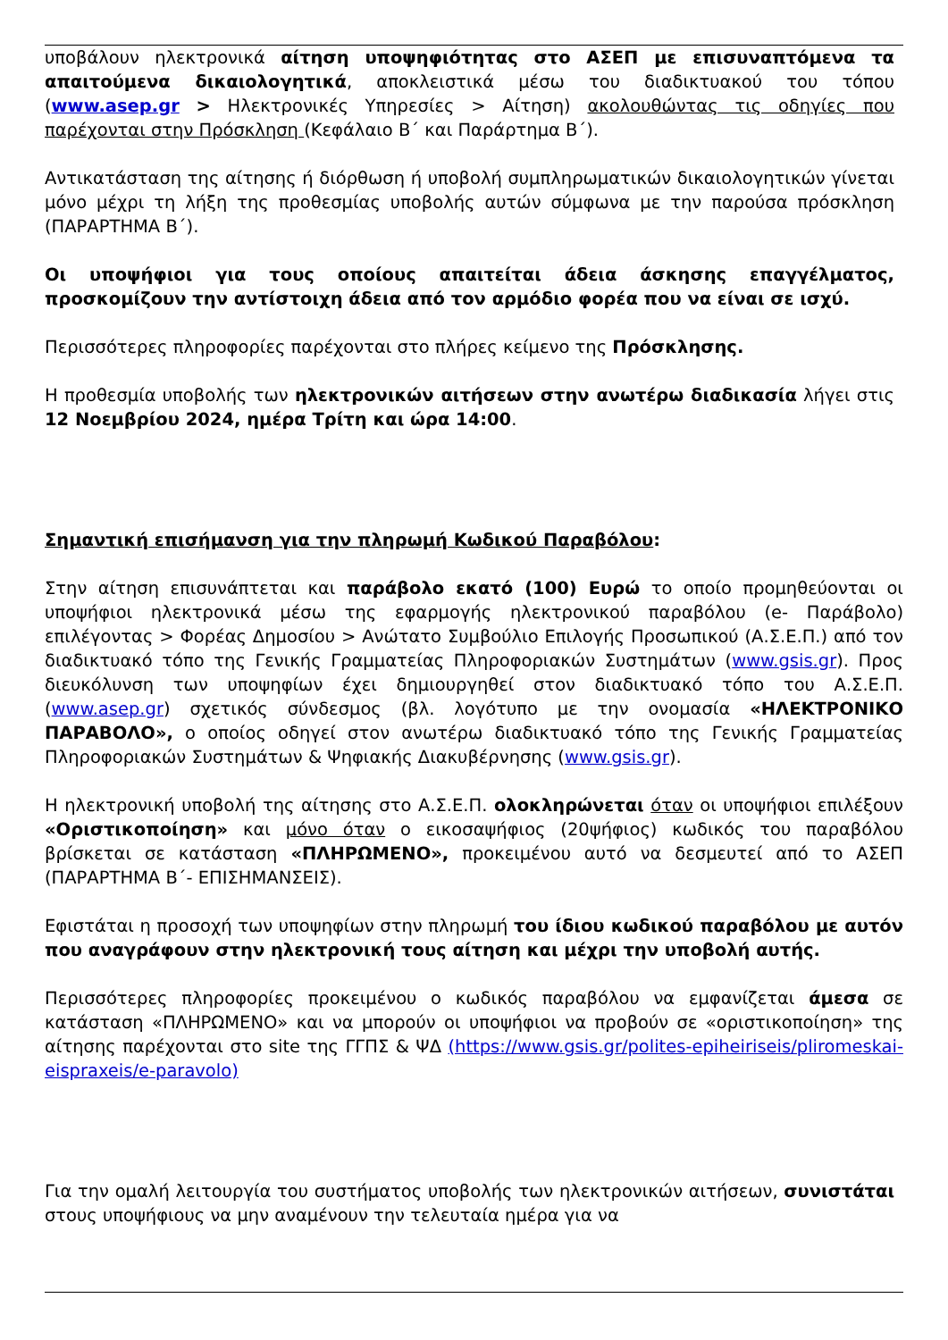υποβάλουν ηλεκτρονικά αίτηση υποψηφιότητας στο ΑΣΕΠ με επισυναπτόμενα τα απαιτούμενα δικαιολογητικά, αποκλειστικά μέσω του διαδικτυακού του τόπου (www.asep.gr > Ηλεκτρονικές Υπηρεσίες > Αίτηση) ακολουθώντας τις οδηγίες που παρέχονται στην Πρόσκληση (Κεφάλαιο Β΄ και Παράρτημα Β΄).
Αντικατάσταση της αίτησης ή διόρθωση ή υποβολή συμπληρωματικών δικαιολογητικών γίνεται μόνο μέχρι τη λήξη της προθεσμίας υποβολής αυτών σύμφωνα με την παρούσα πρόσκληση (ΠΑΡΑΡΤΗΜΑ Β΄).
Οι υποψήφιοι για τους οποίους απαιτείται άδεια άσκησης επαγγέλματος, προσκομίζουν την αντίστοιχη άδεια από τον αρμόδιο φορέα που να είναι σε ισχύ.
Περισσότερες πληροφορίες παρέχονται στο πλήρες κείμενο της Πρόσκλησης.
Η προθεσμία υποβολής των ηλεκτρονικών αιτήσεων στην ανωτέρω διαδικασία λήγει στις 12 Νοεμβρίου 2024, ημέρα Τρίτη και ώρα 14:00.
Σημαντική επισήμανση για την πληρωμή Κωδικού Παραβόλου:
Στην αίτηση επισυνάπτεται και παράβολο εκατό (100) Ευρώ το οποίο προμηθεύονται οι υποψήφιοι ηλεκτρονικά μέσω της εφαρμογής ηλεκτρονικού παραβόλου (e- Παράβολο) επιλέγοντας > Φορέας Δημοσίου > Ανώτατο Συμβούλιο Επιλογής Προσωπικού (Α.Σ.Ε.Π.) από τον διαδικτυακό τόπο της Γενικής Γραμματείας Πληροφοριακών Συστημάτων (www.gsis.gr). Προς διευκόλυνση των υποψηφίων έχει δημιουργηθεί στον διαδικτυακό τόπο του Α.Σ.Ε.Π. (www.asep.gr) σχετικός σύνδεσμος (βλ. λογότυπο με την ονομασία «ΗΛΕΚΤΡΟΝΙΚΟ ΠΑΡΑΒΟΛΟ», ο οποίος οδηγεί στον ανωτέρω διαδικτυακό τόπο της Γενικής Γραμματείας Πληροφοριακών Συστημάτων & Ψηφιακής Διακυβέρνησης (www.gsis.gr).
Η ηλεκτρονική υποβολή της αίτησης στο Α.Σ.Ε.Π. ολοκληρώνεται όταν οι υποψήφιοι επιλέξουν «Οριστικοποίηση» και μόνο όταν ο εικοσαψήφιος (20ψήφιος) κωδικός του παραβόλου βρίσκεται σε κατάσταση «ΠΛΗΡΩΜΕΝΟ», προκειμένου αυτό να δεσμευτεί από το ΑΣΕΠ (ΠΑΡΑΡΤΗΜΑ Β΄- ΕΠΙΣΗΜΑΝΣΕΙΣ).
Εφιστάται η προσοχή των υποψηφίων στην πληρωμή του ίδιου κωδικού παραβόλου με αυτόν που αναγράφουν στην ηλεκτρονική τους αίτηση και μέχρι την υποβολή αυτής.
Περισσότερες πληροφορίες προκειμένου ο κωδικός παραβόλου να εμφανίζεται άμεσα σε κατάσταση «ΠΛΗΡΩΜΕΝΟ» και να μπορούν οι υποψήφιοι να προβούν σε «οριστικοποίηση» της αίτησης παρέχονται στο site της ΓΓΠΣ & ΨΔ (https://www.gsis.gr/polites-epiheiriseis/pliromeskai-eispraxeis/e-paravolo)
Για την ομαλή λειτουργία του συστήματος υποβολής των ηλεκτρονικών αιτήσεων, συνιστάται στους υποψήφιους να μην αναμένουν την τελευταία ημέρα για να